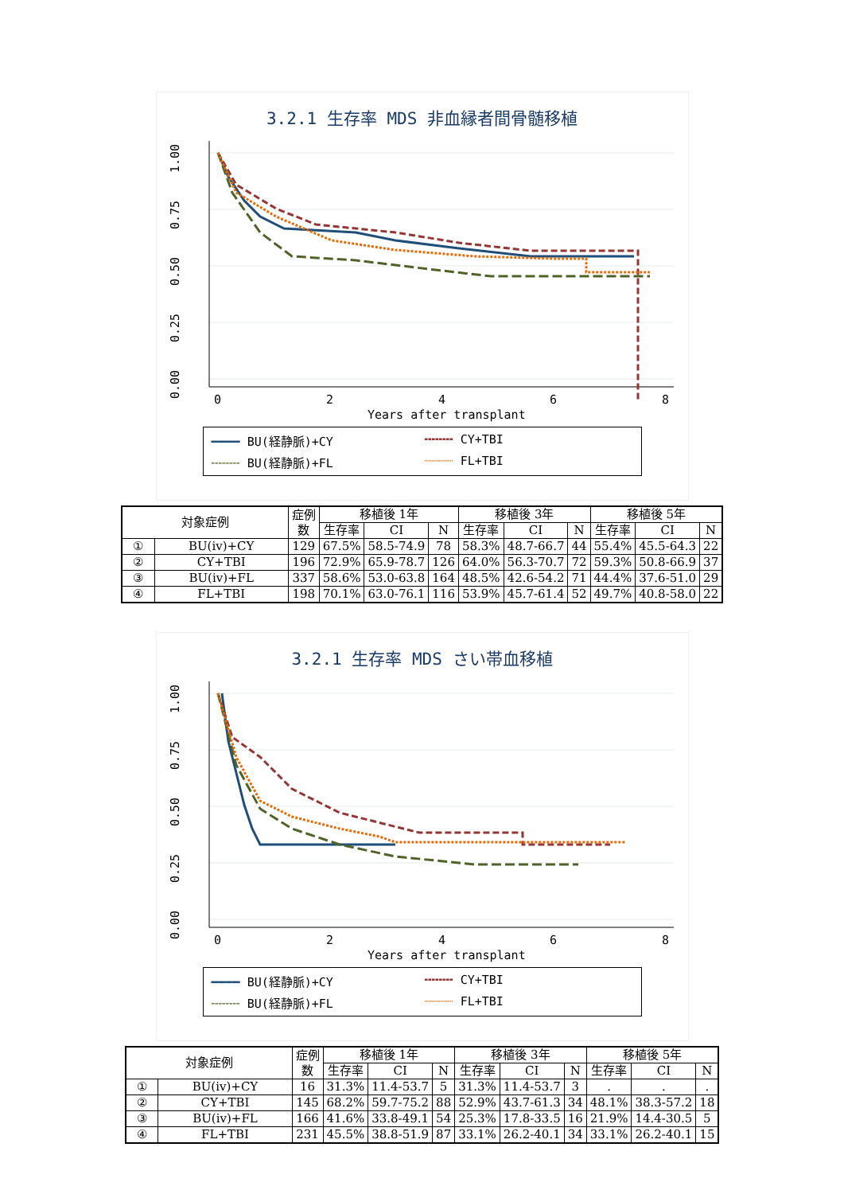3.2.1 生存率 MDS 非血縁者間骨髄移植
1.00
0.75
0.50
0.25
0.00
0
2
4
6
8
Years after transplant
━━━━ BU(経静脈)+CY ╍╍╍╍ CY+TBI ╌╌╌╌ BU(経静脈)+FL ┈┈┈┈ FL+TBI
| 対象症例 | | 症例 数 | 移植後 1年 | | | 移植後 3年 | | | 移植後 5年 | | |
| --- | --- | --- | --- | --- | --- | --- | --- | --- | --- | --- | --- |
| | | | 生存率 | CI | N | 生存率 | CI | N | 生存率 | CI | N |
| ① | BU(iv)+CY | 129 | 67.5% | 58.5-74.9 | 78 | 58.3% | 48.7-66.7 | 44 | 55.4% | 45.5-64.3 | 22 |
| ② | CY+TBI | 196 | 72.9% | 65.9-78.7 | 126 | 64.0% | 56.3-70.7 | 72 | 59.3% | 50.8-66.9 | 37 |
| ③ | BU(iv)+FL | 337 | 58.6% | 53.0-63.8 | 164 | 48.5% | 42.6-54.2 | 71 | 44.4% | 37.6-51.0 | 29 |
| ④ | FL+TBI | 198 | 70.1% | 63.0-76.1 | 116 | 53.9% | 45.7-61.4 | 52 | 49.7% | 40.8-58.0 | 22 |
3.2.1 生存率 MDS さい帯血移植
1.00
0.75
0.50
0.25
0.00
0
2
4
6
8
Years after transplant
━━━━ BU(経静脈)+CY ╍╍╍╍ CY+TBI ╌╌╌╌ BU(経静脈)+FL ┈┈┈┈ FL+TBI
| 対象症例 | | 症例 数 | 移植後 1年 | | | 移植後 3年 | | | 移植後 5年 | | |
| --- | --- | --- | --- | --- | --- | --- | --- | --- | --- | --- | --- |
| | | | 生存率 | CI | N | 生存率 | CI | N | 生存率 | CI | N |
| ① | BU(iv)+CY | 16 | 31.3% | 11.4-53.7 | 5 | 31.3% | 11.4-53.7 | 3 | . | . | . |
| ② | CY+TBI | 145 | 68.2% | 59.7-75.2 | 88 | 52.9% | 43.7-61.3 | 34 | 48.1% | 38.3-57.2 | 18 |
| ③ | BU(iv)+FL | 166 | 41.6% | 33.8-49.1 | 54 | 25.3% | 17.8-33.5 | 16 | 21.9% | 14.4-30.5 | 5 |
| ④ | FL+TBI | 231 | 45.5% | 38.8-51.9 | 87 | 33.1% | 26.2-40.1 | 34 | 33.1% | 26.2-40.1 | 15 |